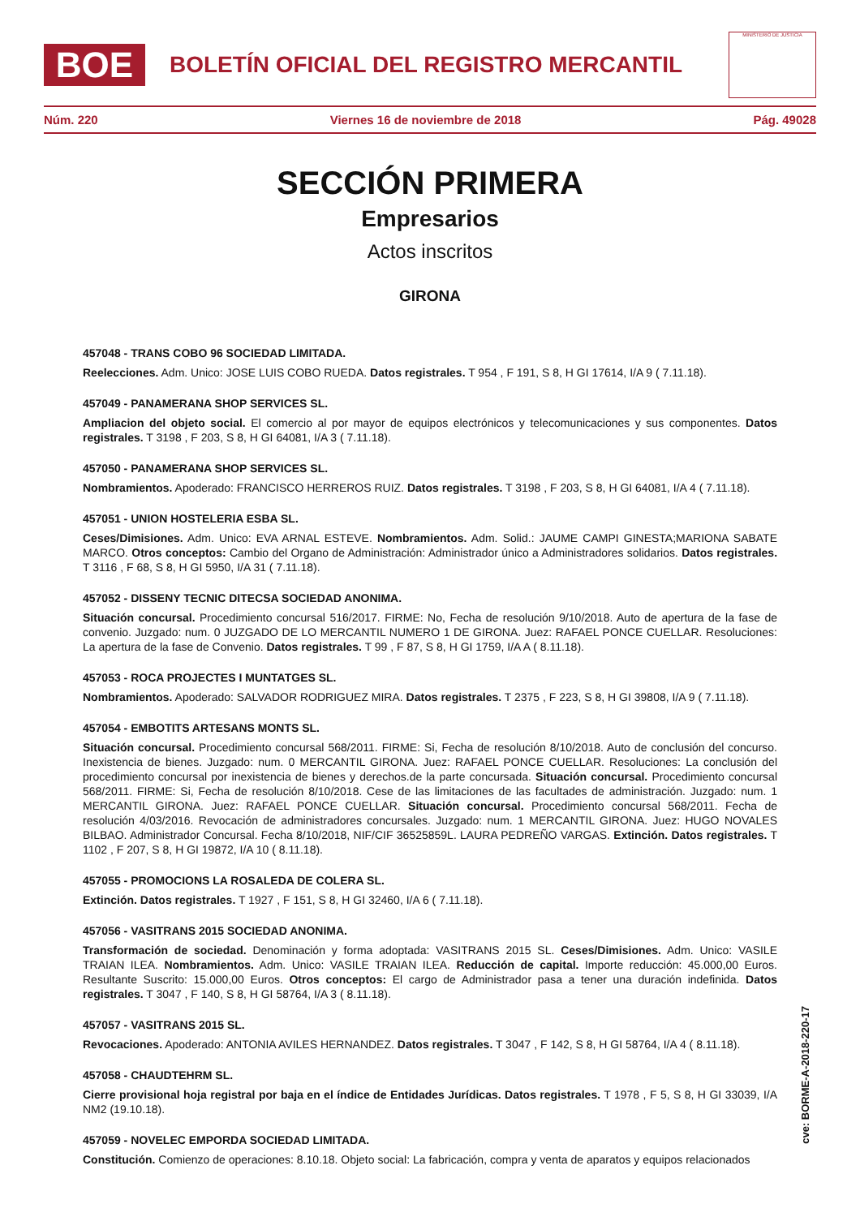BOE
BOLETÍN OFICIAL DEL REGISTRO MERCANTIL
MINISTERIO DE JUSTICIA
Núm. 220 Viernes 16 de noviembre de 2018 Pág. 49028
SECCIÓN PRIMERA
Empresarios
Actos inscritos
GIRONA
457048 - TRANS COBO 96 SOCIEDAD LIMITADA.
Reelecciones. Adm. Unico: JOSE LUIS COBO RUEDA. Datos registrales. T 954 , F 191, S 8, H GI 17614, I/A 9 ( 7.11.18).
457049 - PANAMERANA SHOP SERVICES SL.
Ampliacion del objeto social. El comercio al por mayor de equipos electrónicos y telecomunicaciones y sus componentes. Datos registrales. T 3198 , F 203, S 8, H GI 64081, I/A 3 ( 7.11.18).
457050 - PANAMERANA SHOP SERVICES SL.
Nombramientos. Apoderado: FRANCISCO HERREROS RUIZ. Datos registrales. T 3198 , F 203, S 8, H GI 64081, I/A 4 ( 7.11.18).
457051 - UNION HOSTELERIA ESBA SL.
Ceses/Dimisiones. Adm. Unico: EVA ARNAL ESTEVE. Nombramientos. Adm. Solid.: JAUME CAMPI GINESTA;MARIONA SABATE MARCO. Otros conceptos: Cambio del Organo de Administración: Administrador único a Administradores solidarios. Datos registrales. T 3116 , F 68, S 8, H GI 5950, I/A 31 ( 7.11.18).
457052 - DISSENY TECNIC DITECSA SOCIEDAD ANONIMA.
Situación concursal. Procedimiento concursal 516/2017. FIRME: No, Fecha de resolución 9/10/2018. Auto de apertura de la fase de convenio. Juzgado: num. 0 JUZGADO DE LO MERCANTIL NUMERO 1 DE GIRONA. Juez: RAFAEL PONCE CUELLAR. Resoluciones: La apertura de la fase de Convenio. Datos registrales. T 99 , F 87, S 8, H GI 1759, I/A A ( 8.11.18).
457053 - ROCA PROJECTES I MUNTATGES SL.
Nombramientos. Apoderado: SALVADOR RODRIGUEZ MIRA. Datos registrales. T 2375 , F 223, S 8, H GI 39808, I/A 9 ( 7.11.18).
457054 - EMBOTITS ARTESANS MONTS SL.
Situación concursal. Procedimiento concursal 568/2011. FIRME: Si, Fecha de resolución 8/10/2018. Auto de conclusión del concurso. Inexistencia de bienes. Juzgado: num. 0 MERCANTIL GIRONA. Juez: RAFAEL PONCE CUELLAR. Resoluciones: La conclusión del procedimiento concursal por inexistencia de bienes y derechos.de la parte concursada. Situación concursal. Procedimiento concursal 568/2011. FIRME: Si, Fecha de resolución 8/10/2018. Cese de las limitaciones de las facultades de administración. Juzgado: num. 1 MERCANTIL GIRONA. Juez: RAFAEL PONCE CUELLAR. Situación concursal. Procedimiento concursal 568/2011. Fecha de resolución 4/03/2016. Revocación de administradores concursales. Juzgado: num. 1 MERCANTIL GIRONA. Juez: HUGO NOVALES BILBAO. Administrador Concursal. Fecha 8/10/2018, NIF/CIF 36525859L. LAURA PEDREÑO VARGAS. Extinción. Datos registrales. T 1102 , F 207, S 8, H GI 19872, I/A 10 ( 8.11.18).
457055 - PROMOCIONS LA ROSALEDA DE COLERA SL.
Extinción. Datos registrales. T 1927 , F 151, S 8, H GI 32460, I/A 6 ( 7.11.18).
457056 - VASITRANS 2015 SOCIEDAD ANONIMA.
Transformación de sociedad. Denominación y forma adoptada: VASITRANS 2015 SL. Ceses/Dimisiones. Adm. Unico: VASILE TRAIAN ILEA. Nombramientos. Adm. Unico: VASILE TRAIAN ILEA. Reducción de capital. Importe reducción: 45.000,00 Euros. Resultante Suscrito: 15.000,00 Euros. Otros conceptos: El cargo de Administrador pasa a tener una duración indefinida. Datos registrales. T 3047 , F 140, S 8, H GI 58764, I/A 3 ( 8.11.18).
457057 - VASITRANS 2015 SL.
Revocaciones. Apoderado: ANTONIA AVILES HERNANDEZ. Datos registrales. T 3047 , F 142, S 8, H GI 58764, I/A 4 ( 8.11.18).
457058 - CHAUDTEHRM SL.
Cierre provisional hoja registral por baja en el índice de Entidades Jurídicas. Datos registrales. T 1978 , F 5, S 8, H GI 33039, I/A NM2 (19.10.18).
457059 - NOVELEC EMPORDA SOCIEDAD LIMITADA.
Constitución. Comienzo de operaciones: 8.10.18. Objeto social: La fabricación, compra y venta de aparatos y equipos relacionados
cve: BORME-A-2018-220-17